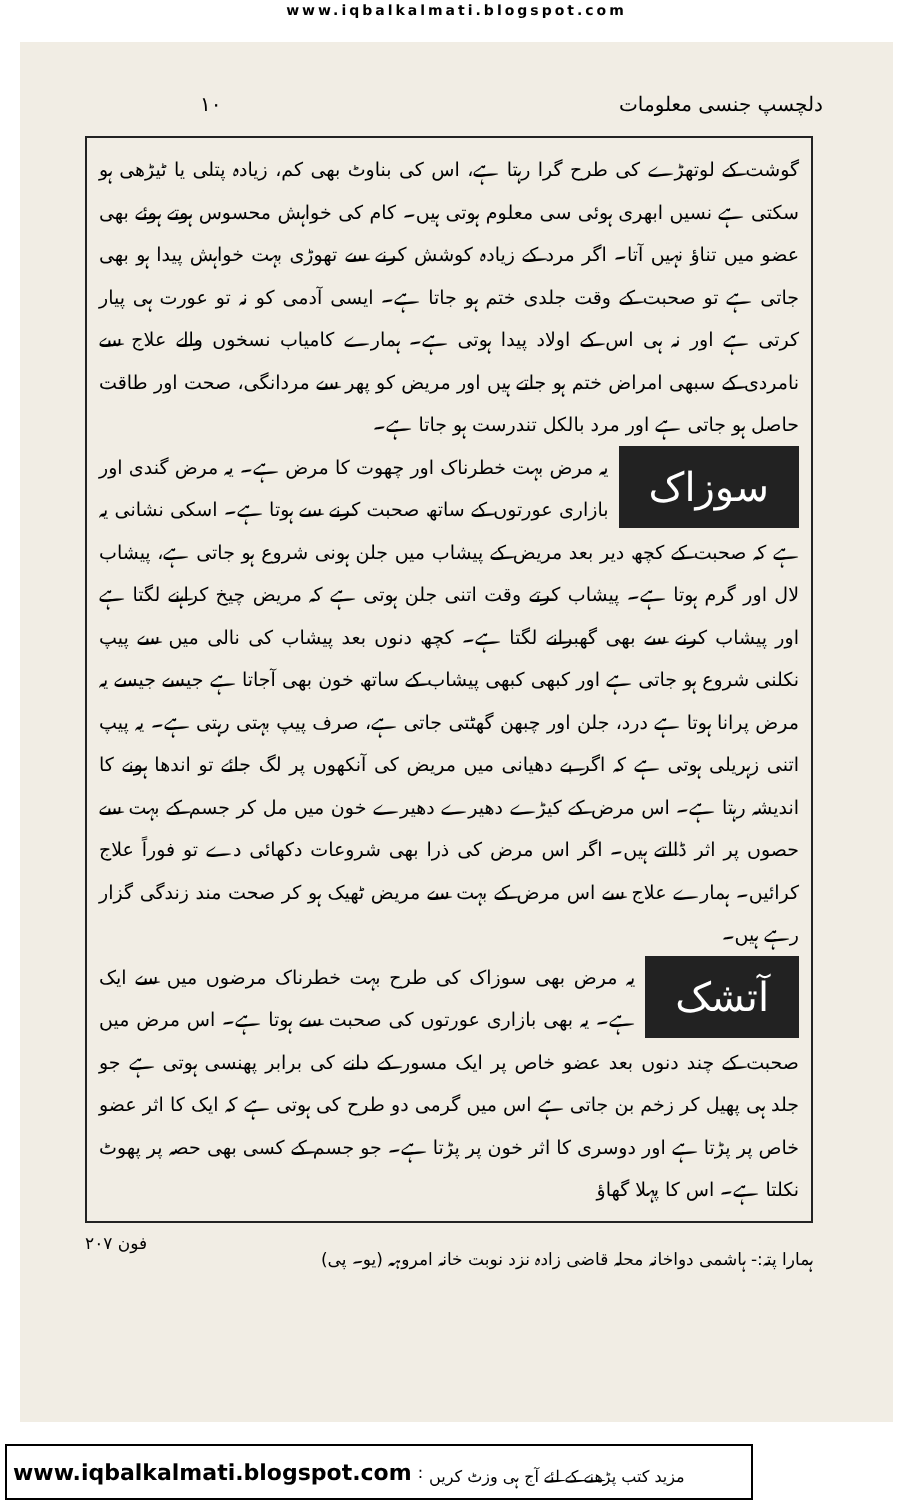www.iqbalkalmati.blogspot.com
دلچسپ جنسی معلومات ۱۰
گوشت کے لوتھڑے کی طرح گرا رہتا ہے، اس کی بناوٹ بھی کم، زیادہ پتلی یا ٹیڑھی ہو سکتی ہے نسیں ابھری ہوئی سی معلوم ہوتی ہیں۔ کام کی خواہش محسوس ہوتے ہوئے بھی عضو میں تناؤ نہیں آتا۔ اگر مرد کے زیادہ کوشش کرنے سے تھوڑی بہت خواہش پیدا ہو بھی جاتی ہے تو صحبت کے وقت جلدی ختم ہو جاتا ہے۔ ایسی آدمی کو نہ تو عورت ہی پیار کرتی ہے اور نہ ہی اس کے اولاد پیدا ہوتی ہے۔ ہمارے کامیاب نسخوں والے علاج سے نامردی کے سبھی امراض ختم ہو جاتے ہیں اور مریض کو پھر سے مردانگی، صحت اور طاقت حاصل ہو جاتی ہے اور مرد بالکل تندرست ہو جاتا ہے۔
سوزاک یہ مرض بہت خطرناک اور چھوت کا مرض ہے۔ یہ مرض گندی اور بازاری عورتوں کے ساتھ صحبت کرنے سے ہوتا ہے۔ اسکی نشانی یہ ہے کہ صحبت کے کچھ دیر بعد مریض کے پیشاب میں جلن ہونی شروع ہو جاتی ہے، پیشاب لال اور گرم ہوتا ہے۔ پیشاب کرتے وقت اتنی جلن ہوتی ہے کہ مریض چیخ کراہنے لگتا ہے اور پیشاب کرنے سے بھی گھبرانے لگتا ہے۔ کچھ دنوں بعد پیشاب کی نالی میں سے پیپ نکلنی شروع ہو جاتی ہے اور کبھی کبھی پیشاب کے ساتھ خون بھی آجاتا ہے جیسے جیسے یہ مرض پرانا ہوتا ہے درد، جلن اور چبھن گھٹتی جاتی ہے، صرف پیپ بہتی رہتی ہے۔ یہ پیپ اتنی زہریلی ہوتی ہے کہ اگر بے دھیانی میں مریض کی آنکھوں پر لگ جائے تو اندھا ہونے کا اندیشہ رہتا ہے۔ اس مرض کے کیڑے دھیرے دھیرے خون میں مل کر جسم کے بہت سے حصوں پر اثر ڈالتے ہیں۔ اگر اس مرض کی ذرا بھی شروعات دکھائی دے تو فوراً علاج کرائیں۔ ہمارے علاج سے اس مرض کے بہت سے مریض ٹھیک ہو کر صحت مند زندگی گزار رہے ہیں۔
آتشک یہ مرض بھی سوزاک کی طرح بہت خطرناک مرضوں میں سے ایک ہے۔ یہ بھی بازاری عورتوں کی صحبت سے ہوتا ہے۔ اس مرض میں صحبت کے چند دنوں بعد عضو خاص پر ایک مسور کے دانے کی برابر پھنسی ہوتی ہے جو جلد ہی پھیل کر زخم بن جاتی ہے اس میں گرمی دو طرح کی ہوتی ہے کہ ایک کا اثر عضو خاص پر پڑتا ہے اور دوسری کا اثر خون پر پڑتا ہے۔ جو جسم کے کسی بھی حصہ پر پھوٹ نکلتا ہے۔ اس کا پہلا گھاؤ
ہمارا پتہ:- ہاشمی دواخانہ محلہ قاضی زادہ نزد نوبت خانہ امروہہ (یو۔ پی) فون ۲۰۷
www.iqbalkalmati.blogspot.com : مزید کتب پڑھنے کے لئے آج ہی وزٹ کریں